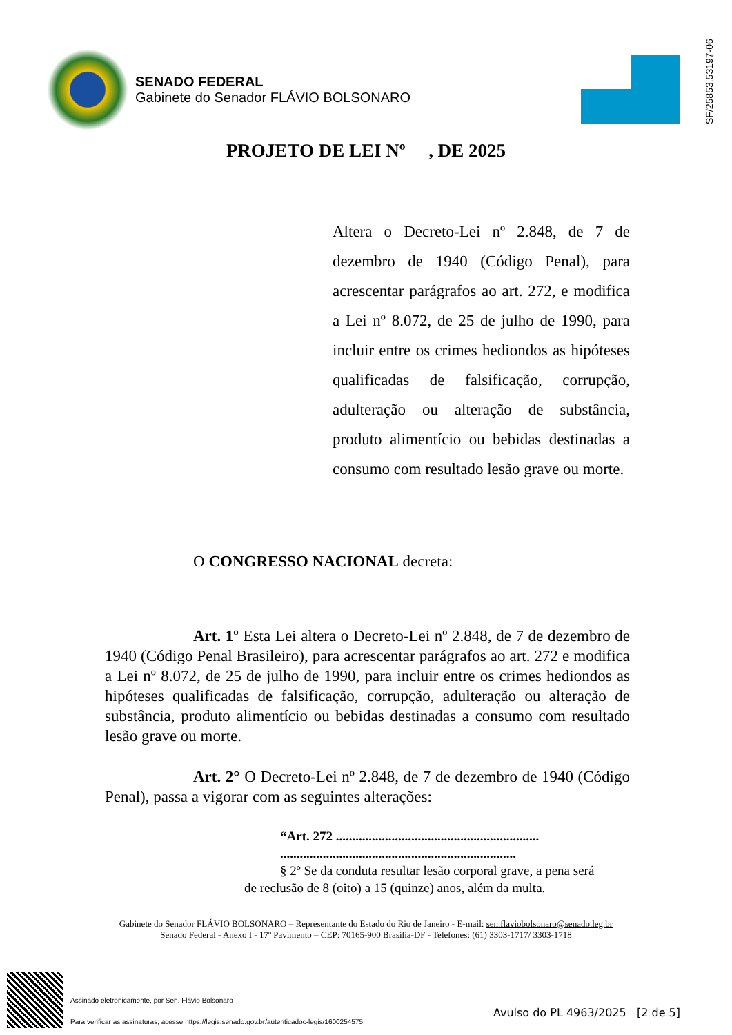SENADO FEDERAL
Gabinete do Senador FLÁVIO BOLSONARO
SF/25853.53197-06
PROJETO DE LEI Nº , DE 2025
Altera o Decreto-Lei nº 2.848, de 7 de dezembro de 1940 (Código Penal), para acrescentar parágrafos ao art. 272, e modifica a Lei nº 8.072, de 25 de julho de 1990, para incluir entre os crimes hediondos as hipóteses qualificadas de falsificação, corrupção, adulteração ou alteração de substância, produto alimentício ou bebidas destinadas a consumo com resultado lesão grave ou morte.
O CONGRESSO NACIONAL decreta:
Art. 1º Esta Lei altera o Decreto-Lei nº 2.848, de 7 de dezembro de 1940 (Código Penal Brasileiro), para acrescentar parágrafos ao art. 272 e modifica a Lei nº 8.072, de 25 de julho de 1990, para incluir entre os crimes hediondos as hipóteses qualificadas de falsificação, corrupção, adulteração ou alteração de substância, produto alimentício ou bebidas destinadas a consumo com resultado lesão grave ou morte.
Art. 2° O Decreto-Lei nº 2.848, de 7 de dezembro de 1940 (Código Penal), passa a vigorar com as seguintes alterações:
“Art. 272 ..............................................................
........................................................................
§ 2º Se da conduta resultar lesão corporal grave, a pena será
de reclusão de 8 (oito) a 15 (quinze) anos, além da multa.
Gabinete do Senador FLÁVIO BOLSONARO – Representante do Estado do Rio de Janeiro - E-mail: sen.flaviobolsonaro@senado.leg.br
Senado Federal - Anexo I - 17º Pavimento – CEP: 70165-900 Brasília-DF - Telefones: (61) 3303-1717/ 3303-1718
Assinado eletronicamente, por Sen. Flávio Bolsonaro
Para verificar as assinaturas, acesse https://legis.senado.gov.br/autenticadoc-legis/1600254575
Avulso do PL 4963/2025 [2 de 5]